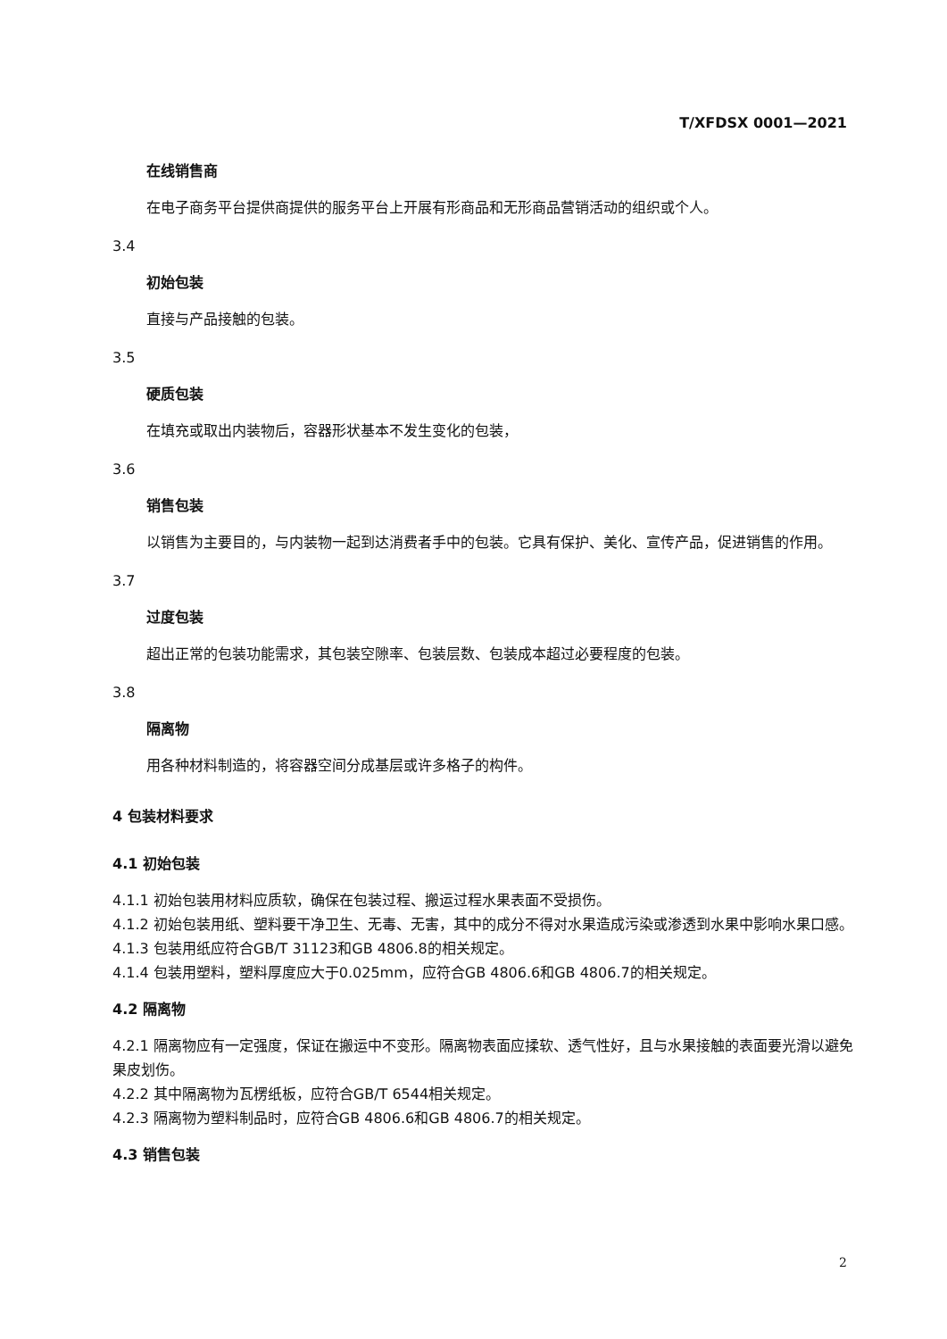T/XFDSX 0001—2021
在线销售商
在电子商务平台提供商提供的服务平台上开展有形商品和无形商品营销活动的组织或个人。
3.4
初始包装
直接与产品接触的包装。
3.5
硬质包装
在填充或取出内装物后，容器形状基本不发生变化的包装，
3.6
销售包装
以销售为主要目的，与内装物一起到达消费者手中的包装。它具有保护、美化、宣传产品，促进销售的作用。
3.7
过度包装
超出正常的包装功能需求，其包装空隙率、包装层数、包装成本超过必要程度的包装。
3.8
隔离物
用各种材料制造的，将容器空间分成基层或许多格子的构件。
4 包装材料要求
4.1 初始包装
4.1.1 初始包装用材料应质软，确保在包装过程、搬运过程水果表面不受损伤。
4.1.2 初始包装用纸、塑料要干净卫生、无毒、无害，其中的成分不得对水果造成污染或渗透到水果中影响水果口感。
4.1.3 包装用纸应符合GB/T 31123和GB 4806.8的相关规定。
4.1.4 包装用塑料，塑料厚度应大于0.025mm，应符合GB 4806.6和GB 4806.7的相关规定。
4.2 隔离物
4.2.1 隔离物应有一定强度，保证在搬运中不变形。隔离物表面应揉软、透气性好，且与水果接触的表面要光滑以避免果皮划伤。
4.2.2 其中隔离物为瓦楞纸板，应符合GB/T 6544相关规定。
4.2.3 隔离物为塑料制品时，应符合GB 4806.6和GB 4806.7的相关规定。
4.3 销售包装
2